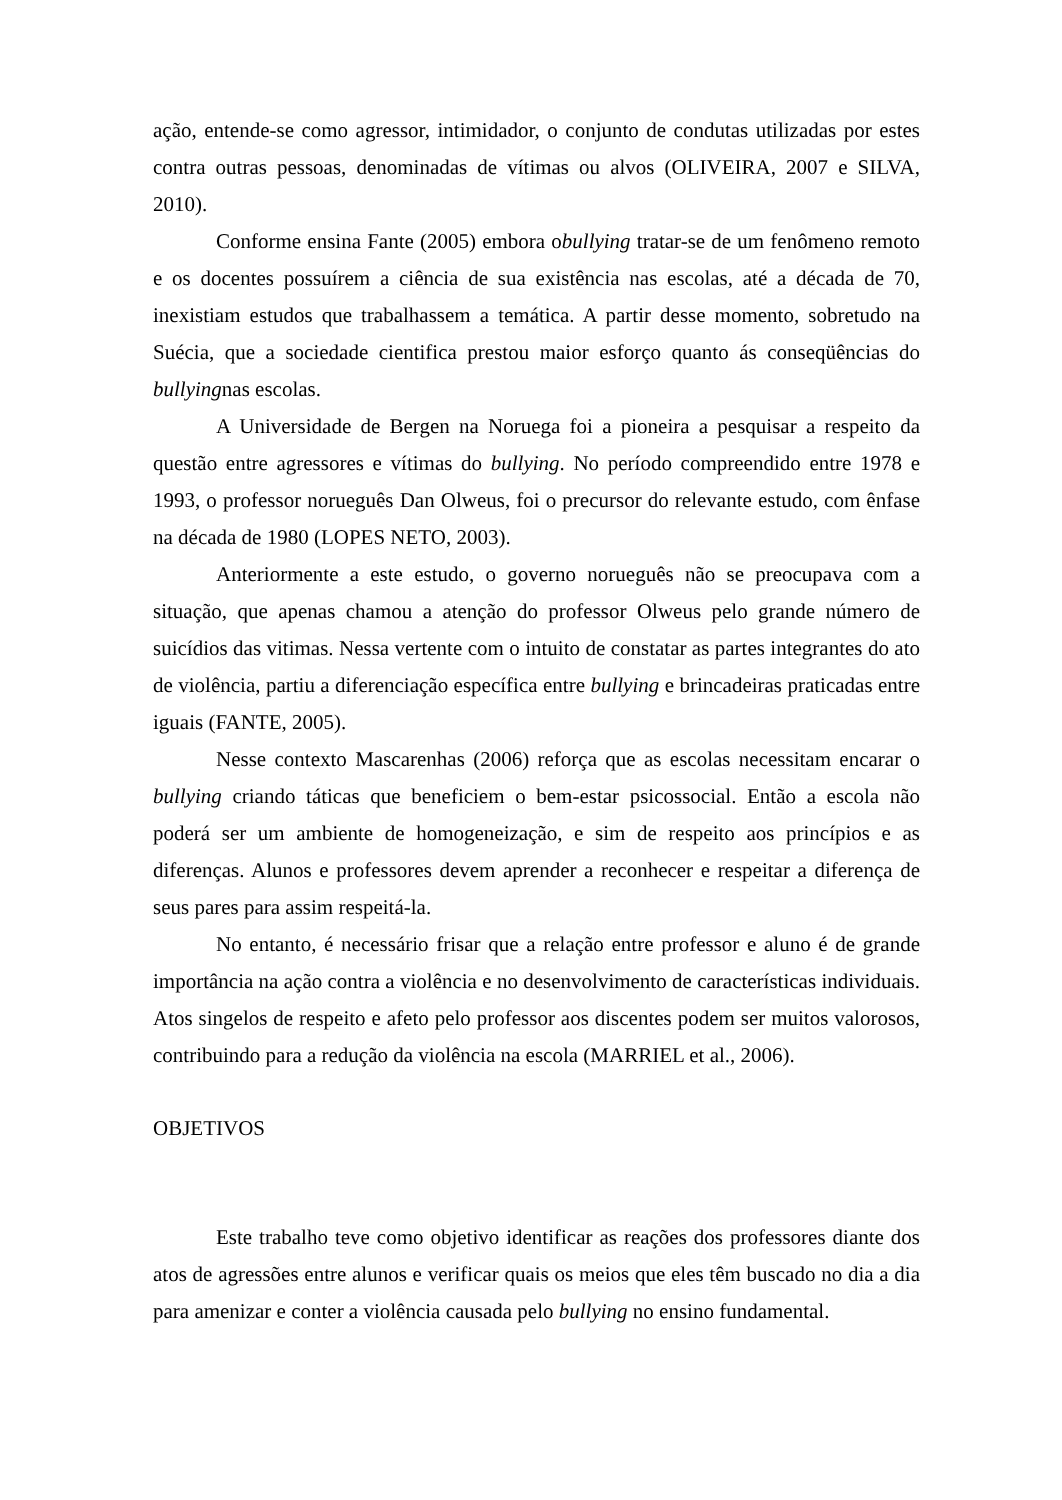ação, entende-se como agressor, intimidador, o conjunto de condutas utilizadas por estes contra outras pessoas, denominadas de vítimas ou alvos (OLIVEIRA, 2007 e SILVA, 2010).
Conforme ensina Fante (2005) embora obullying tratar-se de um fenômeno remoto e os docentes possuírem a ciência de sua existência nas escolas, até a década de 70, inexistiam estudos que trabalhassem a temática. A partir desse momento, sobretudo na Suécia, que a sociedade cientifica prestou maior esforço quanto ás conseqüências do bullyingnas escolas.
A Universidade de Bergen na Noruega foi a pioneira a pesquisar a respeito da questão entre agressores e vítimas do bullying. No período compreendido entre 1978 e 1993, o professor norueguês Dan Olweus, foi o precursor do relevante estudo, com ênfase na década de 1980 (LOPES NETO, 2003).
Anteriormente a este estudo, o governo norueguês não se preocupava com a situação, que apenas chamou a atenção do professor Olweus pelo grande número de suicídios das vitimas. Nessa vertente com o intuito de constatar as partes integrantes do ato de violência, partiu a diferenciação específica entre bullying e brincadeiras praticadas entre iguais (FANTE, 2005).
Nesse contexto Mascarenhas (2006) reforça que as escolas necessitam encarar o bullying criando táticas que beneficiem o bem-estar psicossocial. Então a escola não poderá ser um ambiente de homogeneização, e sim de respeito aos princípios e as diferenças. Alunos e professores devem aprender a reconhecer e respeitar a diferença de seus pares para assim respeitá-la.
No entanto, é necessário frisar que a relação entre professor e aluno é de grande importância na ação contra a violência e no desenvolvimento de características individuais. Atos singelos de respeito e afeto pelo professor aos discentes podem ser muitos valorosos, contribuindo para a redução da violência na escola (MARRIEL et al., 2006).
OBJETIVOS
Este trabalho teve como objetivo identificar as reações dos professores diante dos atos de agressões entre alunos e verificar quais os meios que eles têm buscado no dia a dia para amenizar e conter a violência causada pelo bullying no ensino fundamental.